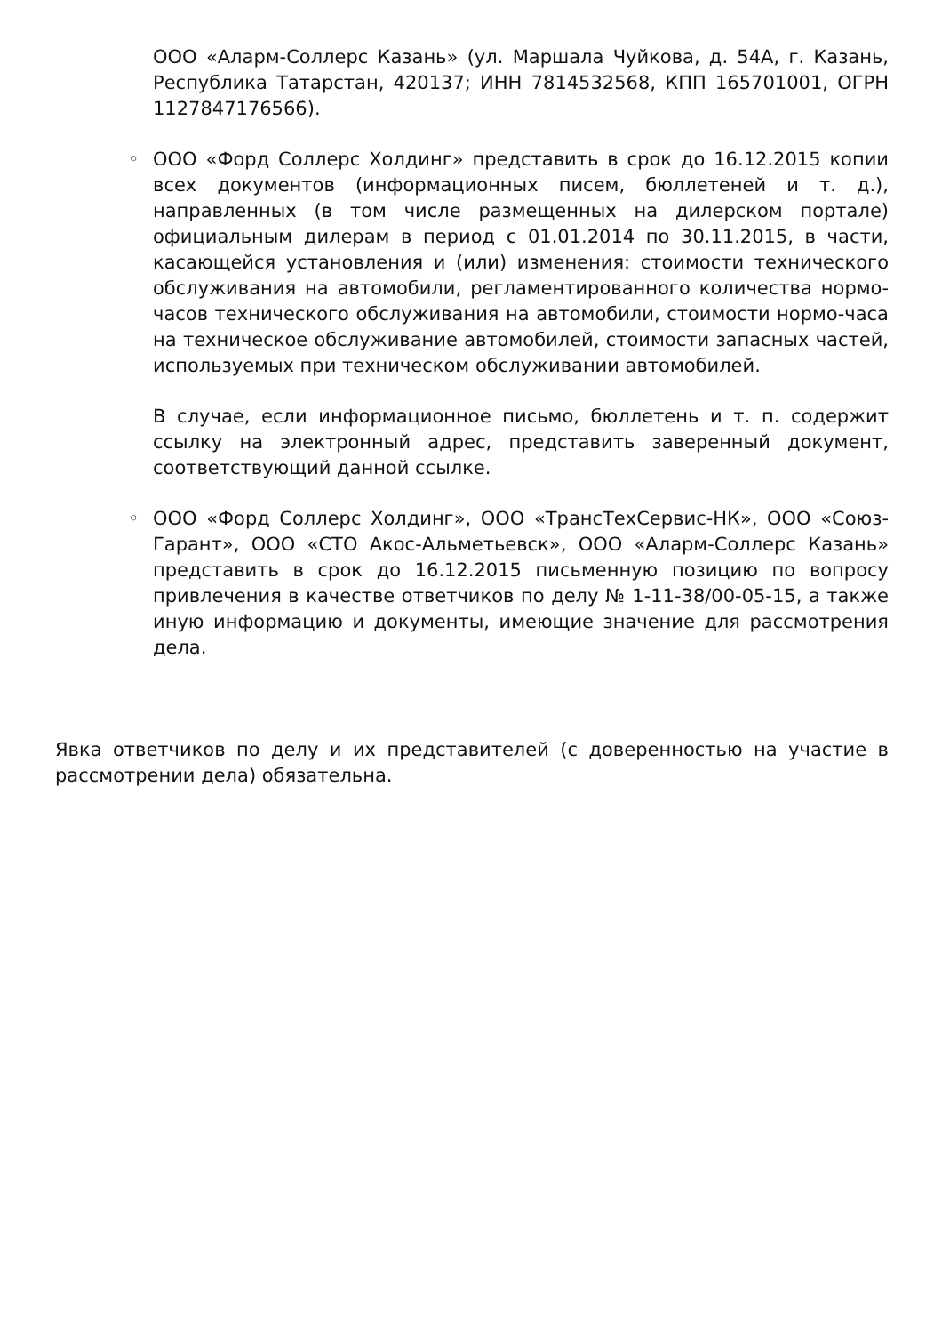ООО «Аларм-Соллерс Казань» (ул. Маршала Чуйкова, д. 54А, г. Казань, Республика Татарстан, 420137; ИНН 7814532568, КПП 165701001, ОГРН 1127847176566).
◦
ООО «Форд Соллерс Холдинг» представить в срок до 16.12.2015 копии всех документов (информационных писем, бюллетеней и т. д.), направленных (в том числе размещенных на дилерском портале) официальным дилерам в период с 01.01.2014 по 30.11.2015, в части, касающейся установления и (или) изменения: стоимости технического обслуживания на автомобили, регламентированного количества нормо-часов технического обслуживания на автомобили, стоимости нормо-часа на техническое обслуживание автомобилей, стоимости запасных частей, используемых при техническом обслуживании автомобилей.
В случае, если информационное письмо, бюллетень и т. п. содержит ссылку на электронный адрес, представить заверенный документ, соответствующий данной ссылке.
◦
ООО «Форд Соллерс Холдинг», ООО «ТрансТехСервис-НК», ООО «Союз-Гарант», ООО «СТО Акос-Альметьевск», ООО «Аларм-Соллерс Казань» представить в срок до 16.12.2015 письменную позицию по вопросу привлечения в качестве ответчиков по делу № 1-11-38/00-05-15, а также иную информацию и документы, имеющие значение для рассмотрения дела.
Явка ответчиков по делу и их представителей (с доверенностью на участие в рассмотрении дела) обязательна.